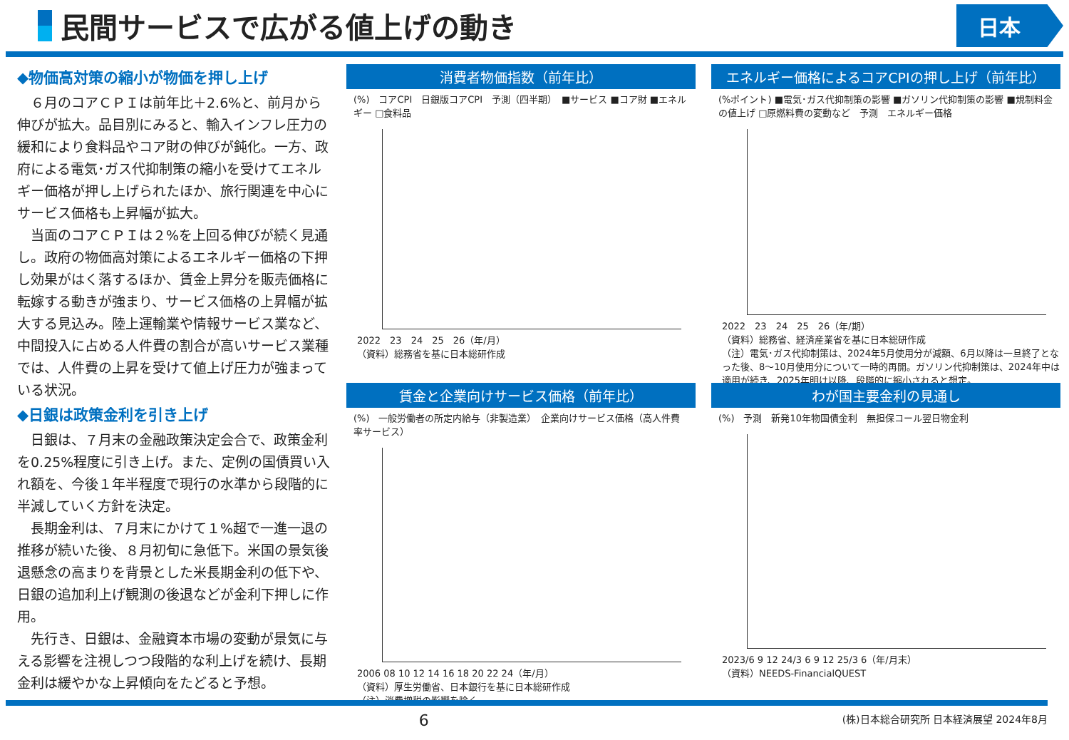民間サービスで広がる値上げの動き
日本
◆物価高対策の縮小が物価を押し上げ
６月のコアＣＰＩは前年比＋2.6%と、前月から伸びが拡大。品目別にみると、輸入インフレ圧力の緩和により食料品やコア財の伸びが鈍化。一方、政府による電気･ガス代抑制策の縮小を受けてエネルギー価格が押し上げられたほか、旅行関連を中心にサービス価格も上昇幅が拡大。
当面のコアＣＰＩは２%を上回る伸びが続く見通し。政府の物価高対策によるエネルギー価格の下押し効果がはく落するほか、賃金上昇分を販売価格に転嫁する動きが強まり、サービス価格の上昇幅が拡大する見込み。陸上運輸業や情報サービス業など、中間投入に占める人件費の割合が高いサービス業種では、人件費の上昇を受けて値上げ圧力が強まっている状況。
◆日銀は政策金利を引き上げ
日銀は、７月末の金融政策決定会合で、政策金利を0.25%程度に引き上げ。また、定例の国債買い入れ額を、今後１年半程度で現行の水準から段階的に半減していく方針を決定。
長期金利は、７月末にかけて１%超で一進一退の推移が続いた後、８月初旬に急低下。米国の景気後退懸念の高まりを背景とした米長期金利の低下や、日銀の追加利上げ観測の後退などが金利下押しに作用。
先行き、日銀は、金融資本市場の変動が景気に与える影響を注視しつつ段階的な利上げを続け、長期金利は緩やかな上昇傾向をたどると予想。
消費者物価指数（前年比）
(%)　コアCPI　日銀版コアCPI　予測（四半期）　■サービス ■コア財 ■エネルギー □食料品
2022　23　24　25　26（年/月）
（資料）総務省を基に日本総研作成
エネルギー価格によるコアCPIの押し上げ（前年比）
(%ポイント) ■電気･ガス代抑制策の影響 ■ガソリン代抑制策の影響 ■規制料金の値上げ □原燃料費の変動など　予測　エネルギー価格
2022　23　24　25　26（年/期）
（資料）総務省、経済産業省を基に日本総研作成
（注）電気･ガス代抑制策は、2024年5月使用分が減額、6月以降は一旦終了となった後、8～10月使用分について一時的再開。ガソリン代抑制策は、2024年中は適用が続き、2025年明け以降、段階的に縮小されると想定。
賃金と企業向けサービス価格（前年比）
(%)　一般労働者の所定内給与（非製造業）　企業向けサービス価格（高人件費率サービス）
2006 08 10 12 14 16 18 20 22 24（年/月）
（資料）厚生労働省、日本銀行を基に日本総研作成
（注）消費増税の影響を除く。
わが国主要金利の見通し
(%)　予測　新発10年物国債金利　無担保コール翌日物金利
2023/6 9 12 24/3 6 9 12 25/3 6（年/月末）
（資料）NEEDS-FinancialQUEST
6 (株)日本総合研究所 日本経済展望 2024年8月